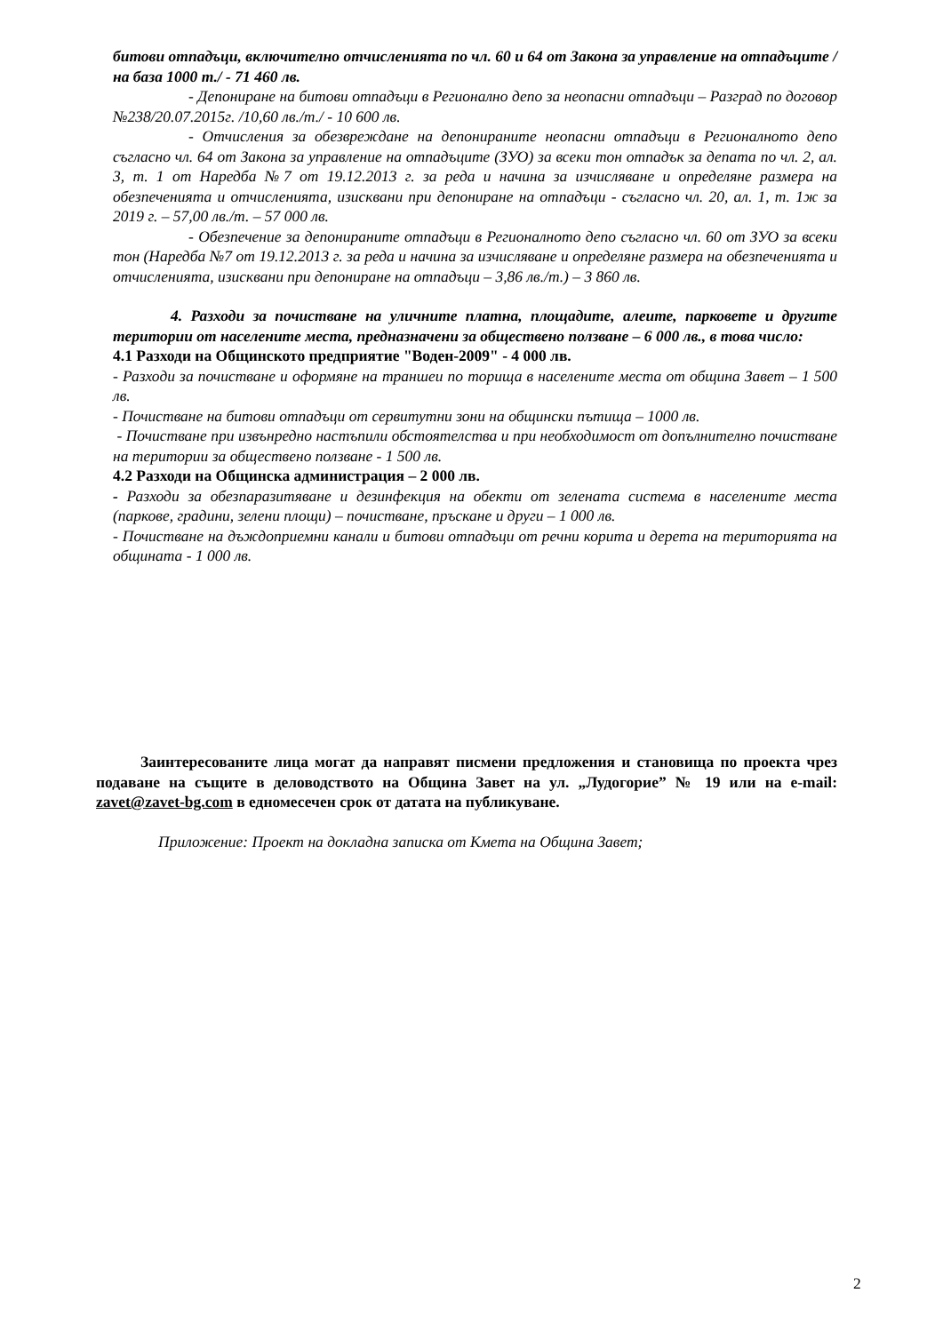битови отпадъци, включително отчисленията по чл. 60 и 64 от Закона за управление на отпадъците /на база 1000 т./ - 71 460 лв.
- Депониране на битови отпадъци в Регионално депо за неопасни отпадъци – Разград по договор №238/20.07.2015г. /10,60 лв./т./ - 10 600 лв.
- Отчисления за обезвреждане на депонираните неопасни отпадъци в Регионалното депо съгласно чл. 64 от Закона за управление на отпадъците (ЗУО) за всеки тон отпадък за депата по чл. 2, ал. 3, т. 1 от Наредба №7 от 19.12.2013 г. за реда и начина за изчисляване и определяне размера на обезпеченията и отчисленията, изисквани при депониране на отпадъци - съгласно чл. 20, ал. 1, т. 1ж за 2019 г. – 57,00 лв./т. – 57 000 лв.
- Обезпечение за депонираните отпадъци в Регионалното депо съгласно чл. 60 от ЗУО за всеки тон (Наредба №7 от 19.12.2013 г. за реда и начина за изчисляване и определяне размера на обезпеченията и отчисленията, изисквани при депониране на отпадъци – 3,86 лв./т.) – 3 860 лв.
4. Разходи за почистване на уличните платна, площадите, алеите, парковете и другите територии от населените места, предназначени за обществено ползване – 6 000 лв., в това число:
4.1 Разходи на Общинското предприятие "Воден-2009" - 4 000 лв.
- Разходи за почистване и оформяне на траншеи по торища в населените места от община Завет – 1 500 лв.
- Почистване на битови отпадъци от сервитутни зони на общински пътища – 1000 лв.
- Почистване при извънредно настъпили обстоятелства и при необходимост от допълнително почистване на територии за обществено ползване - 1 500 лв.
4.2 Разходи на Общинска администрация – 2 000 лв.
- Разходи за обезпаразитяване и дезинфекция на обекти от зелената система в населените места (паркове, градини, зелени площи) – почистване, пръскане и други – 1 000 лв.
- Почистване на дъждоприемни канали и битови отпадъци от речни корита и дерета на територията на общината - 1 000 лв.
Заинтересованите лица могат да направят писмени предложения и становища по проекта чрез подаване на същите в деловодството на Община Завет на ул. „Лудогорие” № 19 или на e-mail: zavet@zavet-bg.com в едномесечен срок от датата на публикуване.
Приложение: Проект на докладна записка от Кмета на Община Завет;
2